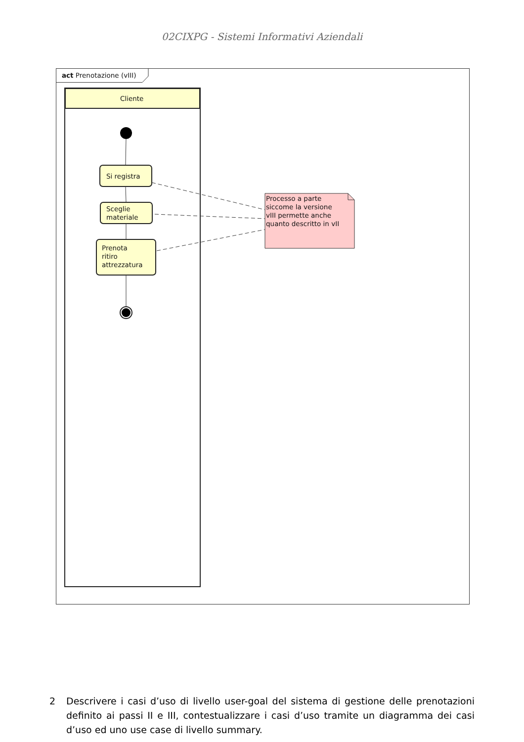02CIXPG - Sistemi Informativi Aziendali
act Prenotazione (vIII)
Cliente
Si registra
Sceglie
materiale
Prenota
ritiro
attrezzatura
Processo a parte
siccome la versione
vIII permette anche
quanto descritto in vII
2 Descrivere i casi d’uso di livello user-goal del sistema di gestione delle prenotazioni definito ai passi II e III, contestualizzare i casi d’uso tramite un diagramma dei casi d’uso ed uno use case di livello summary.